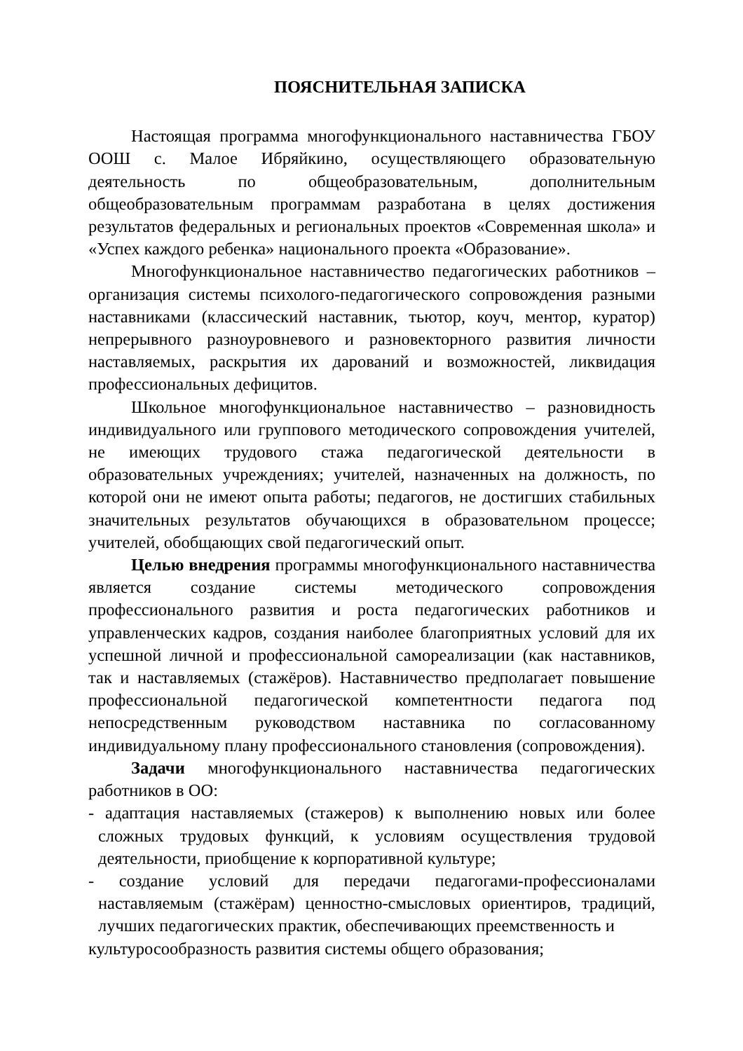ПОЯСНИТЕЛЬНАЯ ЗАПИСКА
Настоящая программа многофункционального наставничества ГБОУ ООШ с. Малое Ибряйкино, осуществляющего образовательную деятельность по общеобразовательным, дополнительным общеобразовательным программам разработана в целях достижения результатов федеральных и региональных проектов «Современная школа» и «Успех каждого ребенка» национального проекта «Образование».
Многофункциональное наставничество педагогических работников – организация системы психолого-педагогического сопровождения разными наставниками (классический наставник, тьютор, коуч, ментор, куратор) непрерывного разноуровневого и разновекторного развития личности наставляемых, раскрытия их дарований и возможностей, ликвидация профессиональных дефицитов.
Школьное многофункциональное наставничество – разновидность индивидуального или группового методического сопровождения учителей, не имеющих трудового стажа педагогической деятельности в образовательных учреждениях; учителей, назначенных на должность, по которой они не имеют опыта работы; педагогов, не достигших стабильных значительных результатов обучающихся в образовательном процессе; учителей, обобщающих свой педагогический опыт.
Целью внедрения программы многофункционального наставничества является создание системы методического сопровождения профессионального развития и роста педагогических работников и управленческих кадров, создания наиболее благоприятных условий для их успешной личной и профессиональной самореализации (как наставников, так и наставляемых (стажёров). Наставничество предполагает повышение профессиональной педагогической компетентности педагога под непосредственным руководством наставника по согласованному индивидуальному плану профессионального становления (сопровождения).
Задачи многофункционального наставничества педагогических работников в ОО:
- адаптация наставляемых (стажеров) к выполнению новых или более сложных трудовых функций, к условиям осуществления трудовой деятельности, приобщение к корпоративной культуре;
- создание условий для передачи педагогами-профессионалами наставляемым (стажёрам) ценностно-смысловых ориентиров, традиций, лучших педагогических практик, обеспечивающих преемственность и
культуросообразность развития системы общего образования;